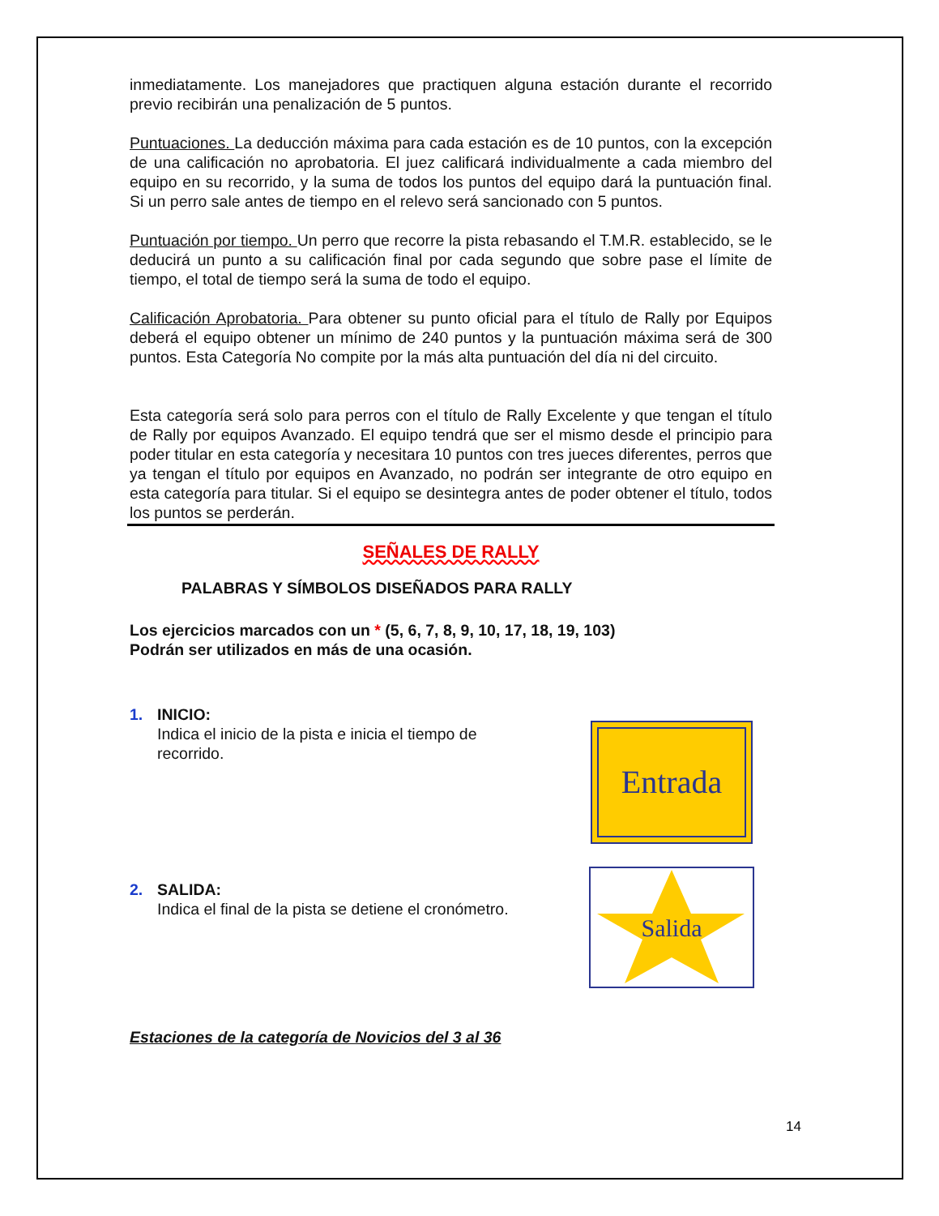inmediatamente. Los manejadores que practiquen alguna estación durante el recorrido previo recibirán una penalización de 5 puntos.
Puntuaciones. La deducción máxima para cada estación es de 10 puntos, con la excepción de una calificación no aprobatoria. El juez calificará individualmente a cada miembro del equipo en su recorrido, y la suma de todos los puntos del equipo dará la puntuación final. Si un perro sale antes de tiempo en el relevo será sancionado con 5 puntos.
Puntuación por tiempo. Un perro que recorre la pista rebasando el T.M.R. establecido, se le deducirá un punto a su calificación final por cada segundo que sobre pase el límite de tiempo, el total de tiempo será la suma de todo el equipo.
Calificación Aprobatoria. Para obtener su punto oficial para el título de Rally por Equipos deberá el equipo obtener un mínimo de 240 puntos y la puntuación máxima será de 300 puntos. Esta Categoría No compite por la más alta puntuación del día ni del circuito.
Esta categoría será solo para perros con el título de Rally Excelente y que tengan el título de Rally por equipos Avanzado. El equipo tendrá que ser el mismo desde el principio para poder titular en esta categoría y necesitara 10 puntos con tres jueces diferentes, perros que ya tengan el título por equipos en Avanzado, no podrán ser integrante de otro equipo en esta categoría para titular. Si el equipo se desintegra antes de poder obtener el título, todos los puntos se perderán.
SEÑALES DE RALLY
PALABRAS Y SÍMBOLOS DISEÑADOS PARA RALLY
Los ejercicios marcados con un * (5, 6, 7, 8, 9, 10, 17, 18, 19, 103)
Podrán ser utilizados en más de una ocasión.
1. INICIO:
Indica el inicio de la pista e inicia el tiempo de
recorrido.
Entrada
2. SALIDA:
Indica el final de la pista se detiene el cronómetro.
Salida
Estaciones de la categoría de Novicios del 3 al 36
14